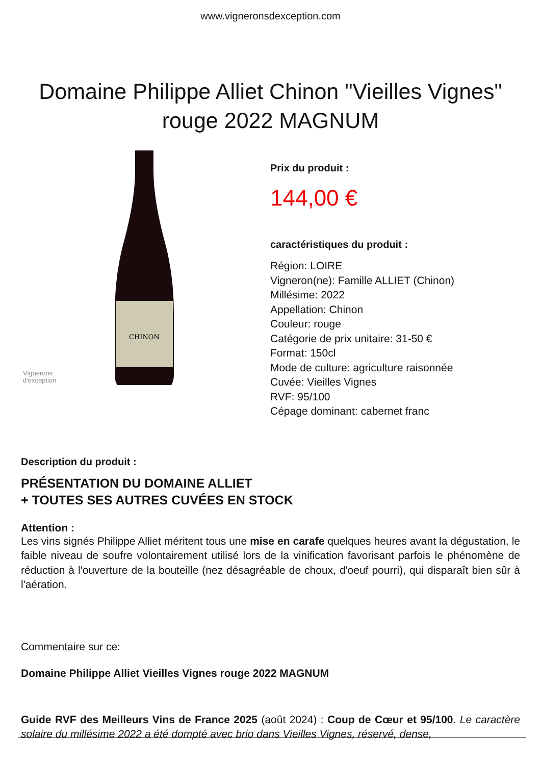www.vigneronsdexception.com
Domaine Philippe Alliet Chinon "Vieilles Vignes" rouge 2022 MAGNUM
CHINON
Vignerons
d'exception
Prix du produit :
144,00 €
caractéristiques du produit :
Région: LOIRE
Vigneron(ne): Famille ALLIET (Chinon)
Millésime: 2022
Appellation: Chinon
Couleur: rouge
Catégorie de prix unitaire: 31-50 €
Format: 150cl
Mode de culture: agriculture raisonnée
Cuvée: Vieilles Vignes
RVF: 95/100
Cépage dominant: cabernet franc
Description du produit :
PRÉSENTATION DU DOMAINE ALLIET
+ TOUTES SES AUTRES CUVÉES EN STOCK
Attention :
Les vins signés Philippe Alliet méritent tous une mise en carafe quelques heures avant la dégustation, le faible niveau de soufre volontairement utilisé lors de la vinification favorisant parfois le phénomène de réduction à l'ouverture de la bouteille (nez désagréable de choux, d'oeuf pourri), qui disparaît bien sûr à l'aération.
Commentaire sur ce:
Domaine Philippe Alliet Vieilles Vignes rouge 2022 MAGNUM
Guide RVF des Meilleurs Vins de France 2025 (août 2024) : Coup de Cœur et 95/100. Le caractère solaire du millésime 2022 a été dompté avec brio dans Vieilles Vignes, réservé, dense,